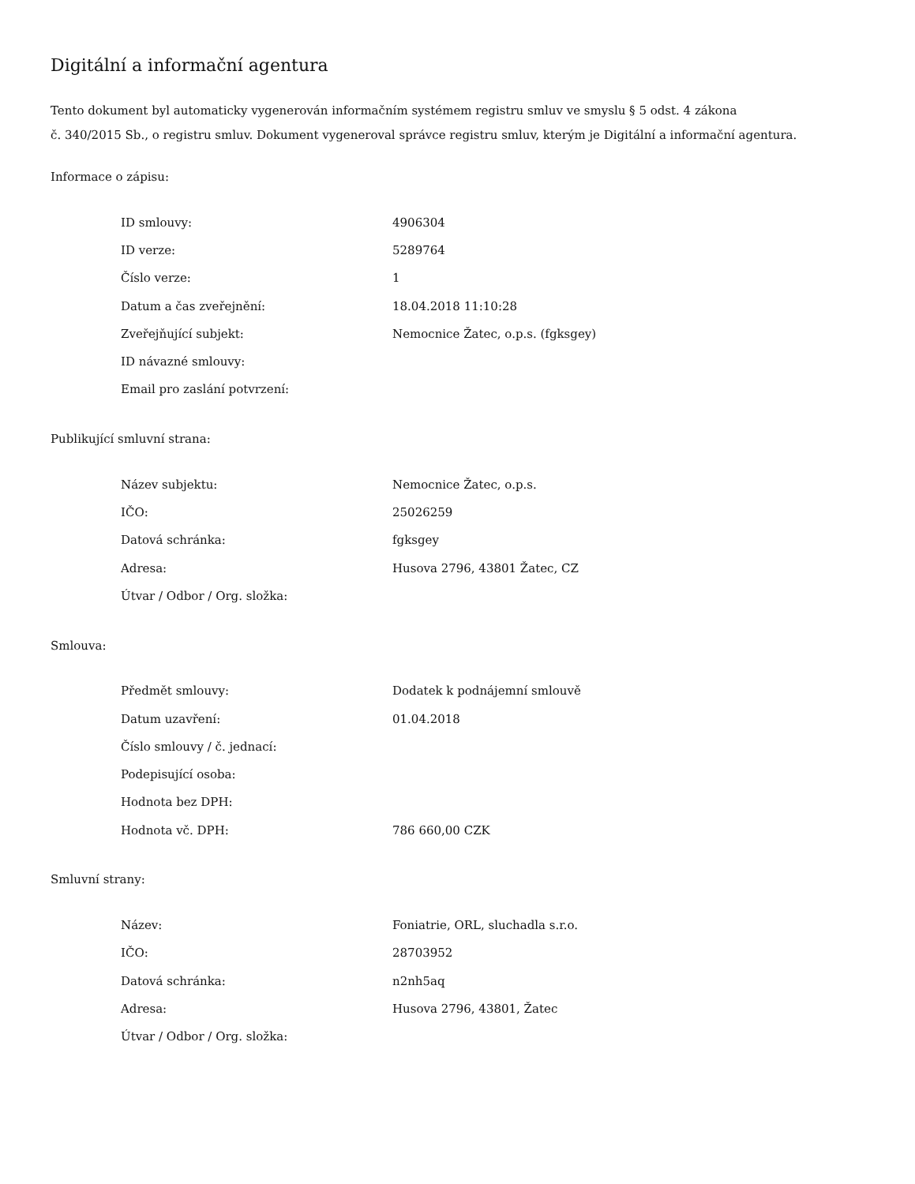Digitální a informační agentura
Tento dokument byl automaticky vygenerován informačním systémem registru smluv ve smyslu § 5 odst. 4 zákona
č. 340/2015 Sb., o registru smluv. Dokument vygeneroval správce registru smluv, kterým je Digitální a informační agentura.
Informace o zápisu:
| ID smlouvy: | 4906304 |
| ID verze: | 5289764 |
| Číslo verze: | 1 |
| Datum a čas zveřejnění: | 18.04.2018 11:10:28 |
| Zveřejňující subjekt: | Nemocnice Žatec, o.p.s. (fgksgey) |
| ID návazné smlouvy: | |
| Email pro zaslání potvrzení: | |
Publikující smluvní strana:
| Název subjektu: | Nemocnice Žatec, o.p.s. |
| IČO: | 25026259 |
| Datová schránka: | fgksgey |
| Adresa: | Husova 2796, 43801 Žatec, CZ |
| Útvar / Odbor / Org. složka: | |
Smlouva:
| Předmět smlouvy: | Dodatek k podnájemní smlouvě |
| Datum uzavření: | 01.04.2018 |
| Číslo smlouvy / č. jednací: | |
| Podepisující osoba: | |
| Hodnota bez DPH: | |
| Hodnota vč. DPH: | 786 660,00 CZK |
Smluvní strany:
| Název: | Foniatrie, ORL, sluchadla s.r.o. |
| IČO: | 28703952 |
| Datová schránka: | n2nh5aq |
| Adresa: | Husova 2796, 43801, Žatec |
| Útvar / Odbor / Org. složka: | |